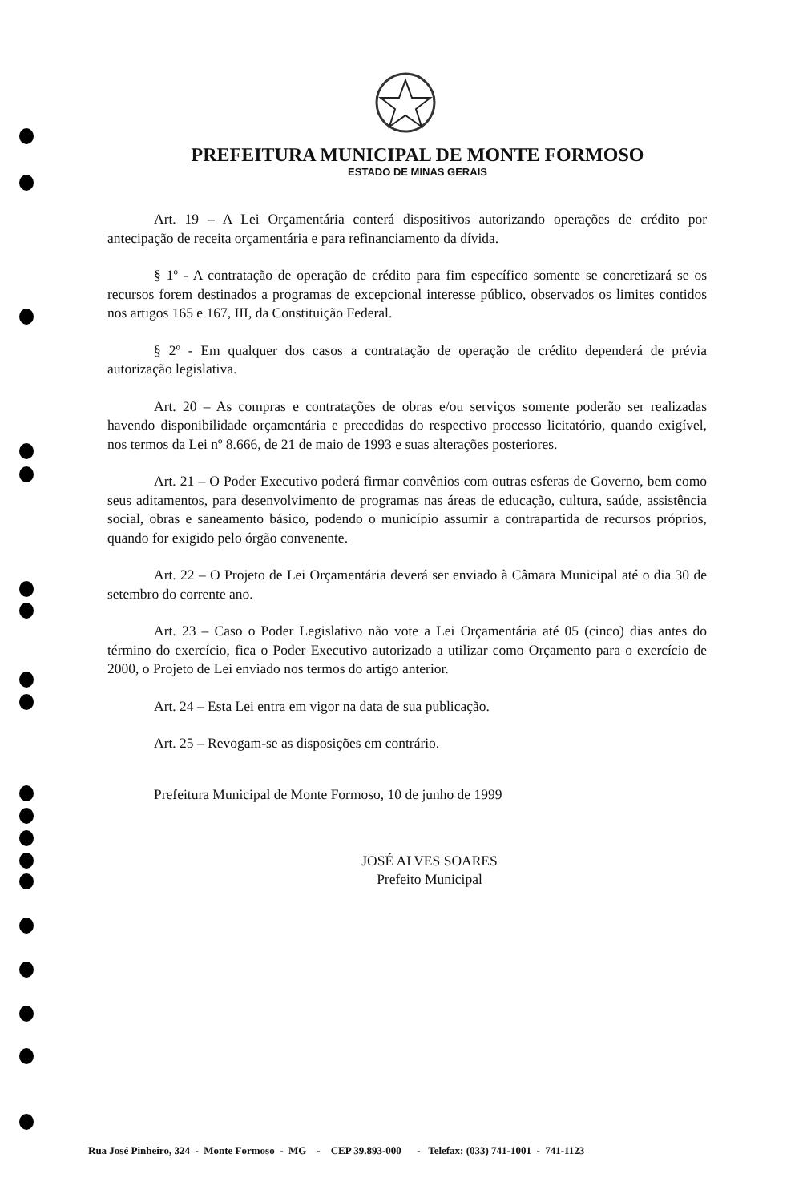PREFEITURA MUNICIPAL DE MONTE FORMOSO
ESTADO DE MINAS GERAIS
Art. 19 – A Lei Orçamentária conterá dispositivos autorizando operações de crédito por antecipação de receita orçamentária e para refinanciamento da dívida.
§ 1º - A contratação de operação de crédito para fim específico somente se concretizará se os recursos forem destinados a programas de excepcional interesse público, observados os limites contidos nos artigos 165 e 167, III, da Constituição Federal.
§ 2º - Em qualquer dos casos a contratação de operação de crédito dependerá de prévia autorização legislativa.
Art. 20 – As compras e contratações de obras e/ou serviços somente poderão ser realizadas havendo disponibilidade orçamentária e precedidas do respectivo processo licitatório, quando exigível, nos termos da Lei nº 8.666, de 21 de maio de 1993 e suas alterações posteriores.
Art. 21 – O Poder Executivo poderá firmar convênios com outras esferas de Governo, bem como seus aditamentos, para desenvolvimento de programas nas áreas de educação, cultura, saúde, assistência social, obras e saneamento básico, podendo o município assumir a contrapartida de recursos próprios, quando for exigido pelo órgão convenente.
Art. 22 – O Projeto de Lei Orçamentária deverá ser enviado à Câmara Municipal até o dia 30 de setembro do corrente ano.
Art. 23 – Caso o Poder Legislativo não vote a Lei Orçamentária até 05 (cinco) dias antes do término do exercício, fica o Poder Executivo autorizado a utilizar como Orçamento para o exercício de 2000, o Projeto de Lei enviado nos termos do artigo anterior.
Art. 24 – Esta Lei entra em vigor na data de sua publicação.
Art. 25 – Revogam-se as disposições em contrário.
Prefeitura Municipal de Monte Formoso, 10 de junho de 1999
JOSÉ ALVES SOARES
Prefeito Municipal
Rua José Pinheiro, 324 - Monte Formoso - MG - CEP 39.893-000 - Telefax: (033) 741-1001 - 741-1123